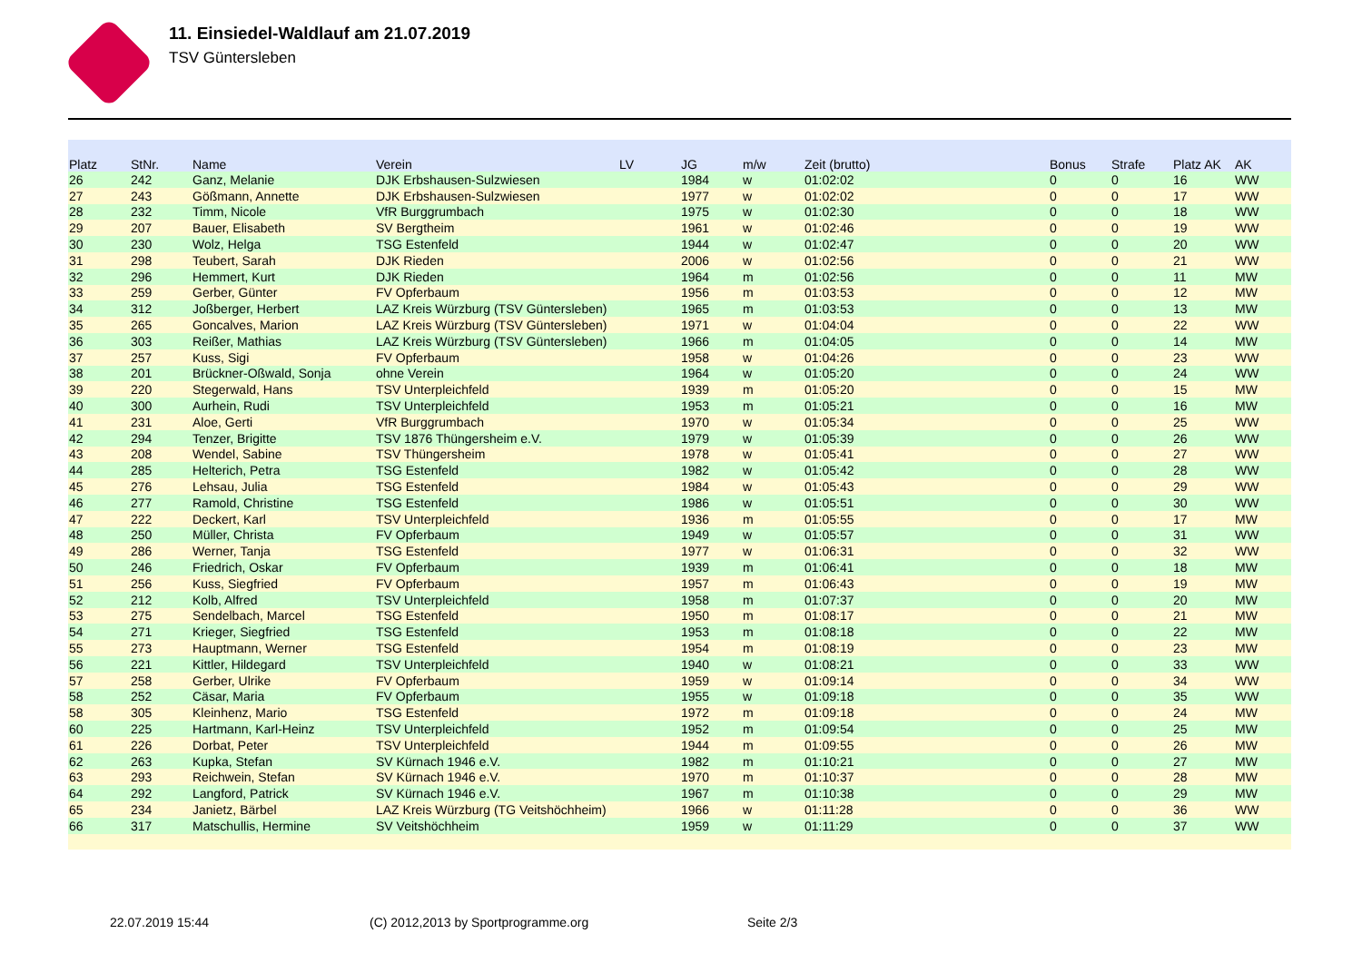11. Einsiedel-Waldlauf am 21.07.2019
TSV Güntersleben
| Platz | StNr. | Name | Verein | LV | JG | m/w | Zeit (brutto) | Bonus | Strafe | Platz AK | AK |
| --- | --- | --- | --- | --- | --- | --- | --- | --- | --- | --- | --- |
| 26 | 242 | Ganz, Melanie | DJK Erbshausen-Sulzwiesen | | 1984 | w | 01:02:02 | 0 | 0 | 16 | WW |
| 27 | 243 | Gößmann, Annette | DJK Erbshausen-Sulzwiesen | | 1977 | w | 01:02:02 | 0 | 0 | 17 | WW |
| 28 | 232 | Timm, Nicole | VfR Burggrumbach | | 1975 | w | 01:02:30 | 0 | 0 | 18 | WW |
| 29 | 207 | Bauer, Elisabeth | SV Bergtheim | | 1961 | w | 01:02:46 | 0 | 0 | 19 | WW |
| 30 | 230 | Wolz, Helga | TSG Estenfeld | | 1944 | w | 01:02:47 | 0 | 0 | 20 | WW |
| 31 | 298 | Teubert, Sarah | DJK Rieden | | 2006 | w | 01:02:56 | 0 | 0 | 21 | WW |
| 32 | 296 | Hemmert, Kurt | DJK Rieden | | 1964 | m | 01:02:56 | 0 | 0 | 11 | MW |
| 33 | 259 | Gerber, Günter | FV Opferbaum | | 1956 | m | 01:03:53 | 0 | 0 | 12 | MW |
| 34 | 312 | Joßberger, Herbert | LAZ Kreis Würzburg (TSV Güntersleben) | | 1965 | m | 01:03:53 | 0 | 0 | 13 | MW |
| 35 | 265 | Goncalves, Marion | LAZ Kreis Würzburg (TSV Güntersleben) | | 1971 | w | 01:04:04 | 0 | 0 | 22 | WW |
| 36 | 303 | Reißer, Mathias | LAZ Kreis Würzburg (TSV Güntersleben) | | 1966 | m | 01:04:05 | 0 | 0 | 14 | MW |
| 37 | 257 | Kuss, Sigi | FV Opferbaum | | 1958 | w | 01:04:26 | 0 | 0 | 23 | WW |
| 38 | 201 | Brückner-Oßwald, Sonja | ohne Verein | | 1964 | w | 01:05:20 | 0 | 0 | 24 | WW |
| 39 | 220 | Stegerwald, Hans | TSV Unterpleichfeld | | 1939 | m | 01:05:20 | 0 | 0 | 15 | MW |
| 40 | 300 | Aurhein, Rudi | TSV Unterpleichfeld | | 1953 | m | 01:05:21 | 0 | 0 | 16 | MW |
| 41 | 231 | Aloe, Gerti | VfR Burggrumbach | | 1970 | w | 01:05:34 | 0 | 0 | 25 | WW |
| 42 | 294 | Tenzer, Brigitte | TSV 1876 Thüngersheim e.V. | | 1979 | w | 01:05:39 | 0 | 0 | 26 | WW |
| 43 | 208 | Wendel, Sabine | TSV Thüngersheim | | 1978 | w | 01:05:41 | 0 | 0 | 27 | WW |
| 44 | 285 | Helterich, Petra | TSG Estenfeld | | 1982 | w | 01:05:42 | 0 | 0 | 28 | WW |
| 45 | 276 | Lehsau, Julia | TSG Estenfeld | | 1984 | w | 01:05:43 | 0 | 0 | 29 | WW |
| 46 | 277 | Ramold, Christine | TSG Estenfeld | | 1986 | w | 01:05:51 | 0 | 0 | 30 | WW |
| 47 | 222 | Deckert, Karl | TSV Unterpleichfeld | | 1936 | m | 01:05:55 | 0 | 0 | 17 | MW |
| 48 | 250 | Müller, Christa | FV Opferbaum | | 1949 | w | 01:05:57 | 0 | 0 | 31 | WW |
| 49 | 286 | Werner, Tanja | TSG Estenfeld | | 1977 | w | 01:06:31 | 0 | 0 | 32 | WW |
| 50 | 246 | Friedrich, Oskar | FV Opferbaum | | 1939 | m | 01:06:41 | 0 | 0 | 18 | MW |
| 51 | 256 | Kuss, Siegfried | FV Opferbaum | | 1957 | m | 01:06:43 | 0 | 0 | 19 | MW |
| 52 | 212 | Kolb, Alfred | TSV Unterpleichfeld | | 1958 | m | 01:07:37 | 0 | 0 | 20 | MW |
| 53 | 275 | Sendelbach, Marcel | TSG Estenfeld | | 1950 | m | 01:08:17 | 0 | 0 | 21 | MW |
| 54 | 271 | Krieger, Siegfried | TSG Estenfeld | | 1953 | m | 01:08:18 | 0 | 0 | 22 | MW |
| 55 | 273 | Hauptmann, Werner | TSG Estenfeld | | 1954 | m | 01:08:19 | 0 | 0 | 23 | MW |
| 56 | 221 | Kittler, Hildegard | TSV Unterpleichfeld | | 1940 | w | 01:08:21 | 0 | 0 | 33 | WW |
| 57 | 258 | Gerber, Ulrike | FV Opferbaum | | 1959 | w | 01:09:14 | 0 | 0 | 34 | WW |
| 58 | 252 | Cäsar, Maria | FV Opferbaum | | 1955 | w | 01:09:18 | 0 | 0 | 35 | WW |
| 58 | 305 | Kleinhenz, Mario | TSG Estenfeld | | 1972 | m | 01:09:18 | 0 | 0 | 24 | MW |
| 60 | 225 | Hartmann, Karl-Heinz | TSV Unterpleichfeld | | 1952 | m | 01:09:54 | 0 | 0 | 25 | MW |
| 61 | 226 | Dorbat, Peter | TSV Unterpleichfeld | | 1944 | m | 01:09:55 | 0 | 0 | 26 | MW |
| 62 | 263 | Kupka, Stefan | SV Kürnach 1946 e.V. | | 1982 | m | 01:10:21 | 0 | 0 | 27 | MW |
| 63 | 293 | Reichwein, Stefan | SV Kürnach 1946 e.V. | | 1970 | m | 01:10:37 | 0 | 0 | 28 | MW |
| 64 | 292 | Langford, Patrick | SV Kürnach 1946 e.V. | | 1967 | m | 01:10:38 | 0 | 0 | 29 | MW |
| 65 | 234 | Janietz, Bärbel | LAZ Kreis Würzburg (TG Veitshöchheim) | | 1966 | w | 01:11:28 | 0 | 0 | 36 | WW |
| 66 | 317 | Matschullis, Hermine | SV Veitshöchheim | | 1959 | w | 01:11:29 | 0 | 0 | 37 | WW |
22.07.2019 15:44
(C) 2012,2013 by Sportprogramme.org
Seite 2/3